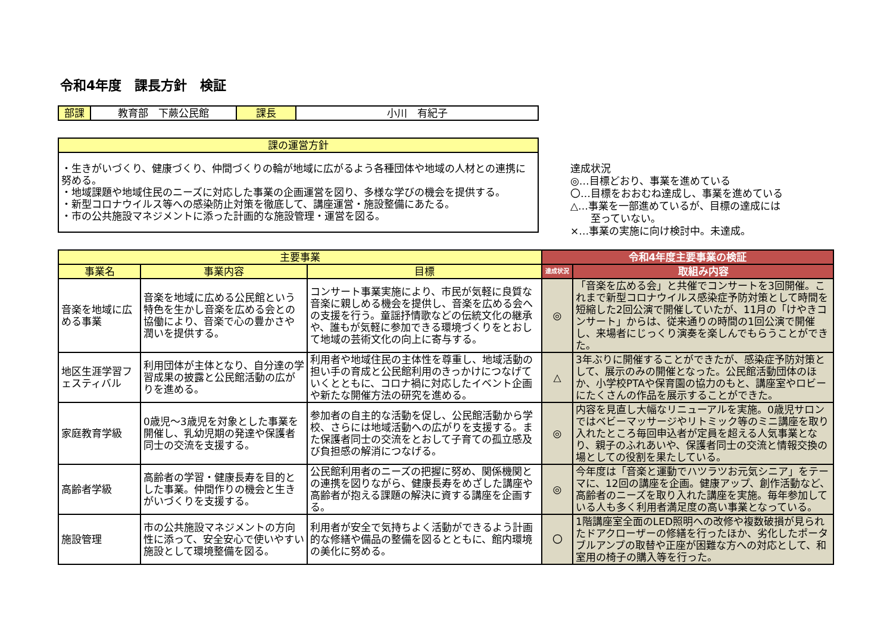令和4年度　課長方針　検証
| 部課 | 教育部 下蕨公民館 | 課長 | 小川 有紀子 |
| 課の運営方針 |
| ・生きがいづくり、健康づくり、仲間づくりの輪が地域に広がるよう各種団体や地域の人材との連携に努める。 ・地域課題や地域住民のニーズに対応した事業の企画運営を図り、多様な学びの機会を提供する。 ・新型コロナウイルス等への感染防止対策を徹底して、講座運営・施設整備にあたる。 ・市の公共施設マネジメントに添った計画的な施設管理・運営を図る。 |
達成状況
◎…目標どおり、事業を進めている
〇…目標をおおむね達成し、事業を進めている
△…事業を一部進めているが、目標の達成には
　　至っていない。
×…事業の実施に向け検討中。未達成。
| 主要事業 | | | 令和4年度主要事業の検証 | |
| --- | --- | --- | --- | --- |
| 事業名 | 事業内容 | 目標 | 達成状況 | 取組み内容 |
| 音楽を地域に広める事業 | 音楽を地域に広める公民館という特色を生かし音楽を広める会との協働により、音楽で心の豊かさや潤いを提供する。 | コンサート事業実施により、市民が気軽に良質な音楽に親しめる機会を提供し、音楽を広める会への支援を行う。童謡抒情歌などの伝統文化の継承や、誰もが気軽に参加できる環境づくりをとおして地域の芸術文化の向上に寄与する。 | ◎ | 「音楽を広める会」と共催でコンサートを3回開催。これまで新型コロナウイルス感染症予防対策として時間を短縮した2回公演で開催していたが、11月の「けやきコンサート」からは、従来通りの時間の1回公演で開催し、来場者にじっくり演奏を楽しんでもらうことができた。 |
| 地区生涯学習フェスティバル | 利用団体が主体となり、自分達の学習成果の披露と公民館活動の広がりを進める。 | 利用者や地域住民の主体性を尊重し、地域活動の担い手の育成と公民館利用のきっかけにつなげていくとともに、コロナ禍に対応したイベント企画や新たな開催方法の研究を進める。 | △ | 3年ぶりに開催することができたが、感染症予防対策として、展示のみの開催となった。公民館活動団体のほか、小学校PTAや保育園の協力のもと、講座室やロビーにたくさんの作品を展示することができた。 |
| 家庭教育学級 | 0歳児～3歳児を対象とした事業を開催し、乳幼児期の発達や保護者同士の交流を支援する。 | 参加者の自主的な活動を促し、公民館活動から学校、さらには地域活動への広がりを支援する。また保護者同士の交流をとおして子育ての孤立感及び負担感の解消につなげる。 | ◎ | 内容を見直し大幅なリニューアルを実施。0歳児サロンではベビーマッサージやリトミック等のミニ講座を取り入れたところ毎回申込者が定員を超える人気事業となり、親子のふれあいや、保護者同士の交流と情報交換の場としての役割を果たしている。 |
| 高齢者学級 | 高齢者の学習・健康長寿を目的とした事業。仲間作りの機会と生きがいづくりを支援する。 | 公民館利用者のニーズの把握に努め、関係機関との連携を図りながら、健康長寿をめざした講座や高齢者が抱える課題の解決に資する講座を企画する。 | ◎ | 今年度は「音楽と運動でハツラツお元気シニア」をテーマに、12回の講座を企画。健康アップ、創作活動など、高齢者のニーズを取り入れた講座を実施。毎年参加している人も多く利用者満足度の高い事業となっている。 |
| 施設管理 | 市の公共施設マネジメントの方向性に添って、安全安心で使いやすい施設として環境整備を図る。 | 利用者が安全で気持ちよく活動ができるよう計画的な修繕や備品の整備を図るとともに、館内環境の美化に努める。 | 〇 | 1階講座室全面のLED照明への改修や複数破損が見られたドアクローザーの修繕を行ったほか、劣化したポータブルアンプの取替や正座が困難な方への対応として、和室用の椅子の購入等を行った。 |